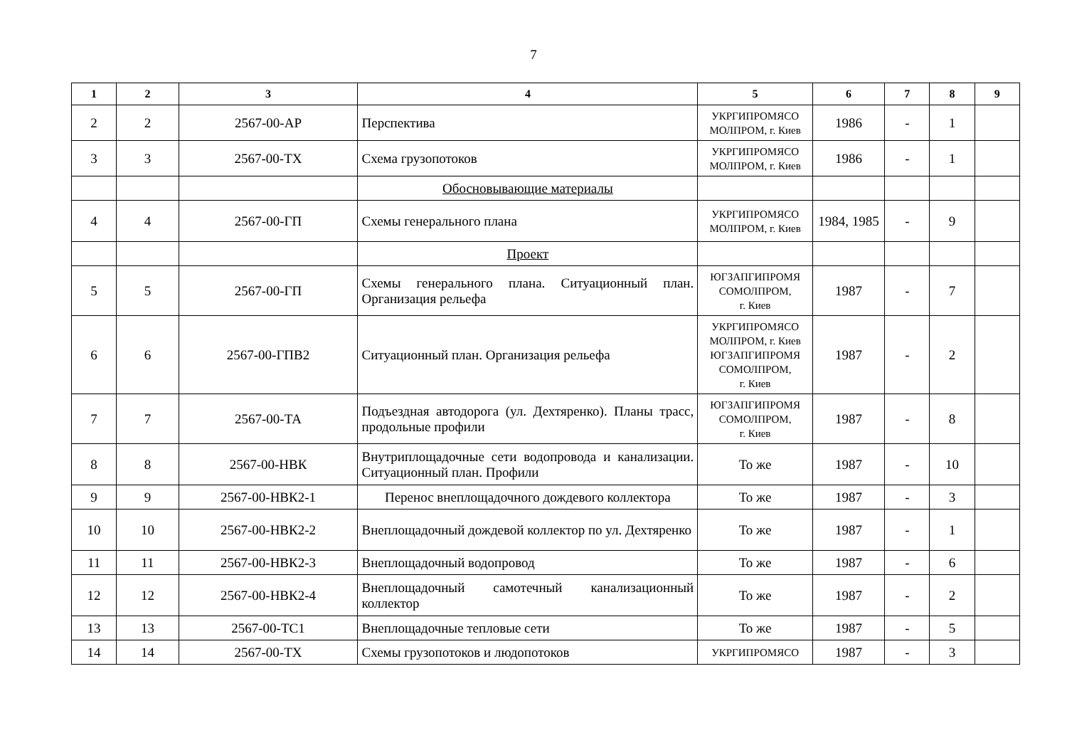7
| 1 | 2 | 3 | 4 | 5 | 6 | 7 | 8 | 9 |
| --- | --- | --- | --- | --- | --- | --- | --- | --- |
| 2 | 2 | 2567-00-АР | Перспектива | УКРГИПРОМЯСО МОЛПРОМ, г. Киев | 1986 | - | 1 | |
| 3 | 3 | 2567-00-ТХ | Схема грузопотоков | УКРГИПРОМЯСО МОЛПРОМ, г. Киев | 1986 | - | 1 | |
| | | | Обосновывающие материалы | | | | | |
| 4 | 4 | 2567-00-ГП | Схемы генерального плана | УКРГИПРОМЯСО МОЛПРОМ, г. Киев | 1984, 1985 | - | 9 | |
| | | | Проект | | | | | |
| 5 | 5 | 2567-00-ГП | Схемы генерального плана. Ситуационный план. Организация рельефа | ЮГЗАПГИПРОМЯ СОМОЛПРОМ, г. Киев | 1987 | - | 7 | |
| 6 | 6 | 2567-00-ГПВ2 | Ситуационный план. Организация рельефа | УКРГИПРОМЯСО МОЛПРОМ, г. Киев ЮГЗАПГИПРОМЯ СОМОЛПРОМ, г. Киев | 1987 | - | 2 | |
| 7 | 7 | 2567-00-ТА | Подъездная автодорога (ул. Дехтяренко). Планы трасс, продольные профили | ЮГЗАПГИПРОМЯ СОМОЛПРОМ, г. Киев | 1987 | - | 8 | |
| 8 | 8 | 2567-00-НВК | Внутриплощадочные сети водопровода и канализации. Ситуационный план. Профили | То же | 1987 | - | 10 | |
| 9 | 9 | 2567-00-НВК2-1 | Перенос внеплощадочного дождевого коллектора | То же | 1987 | - | 3 | |
| 10 | 10 | 2567-00-НВК2-2 | Внеплощадочный дождевой коллектор по ул. Дехтяренко | То же | 1987 | - | 1 | |
| 11 | 11 | 2567-00-НВК2-3 | Внеплощадочный водопровод | То же | 1987 | - | 6 | |
| 12 | 12 | 2567-00-НВК2-4 | Внеплощадочный самотечный канализационный коллектор | То же | 1987 | - | 2 | |
| 13 | 13 | 2567-00-ТС1 | Внеплощадочные тепловые сети | То же | 1987 | - | 5 | |
| 14 | 14 | 2567-00-ТХ | Схемы грузопотоков и людопотоков | УКРГИПРОМЯСО | 1987 | - | 3 | |